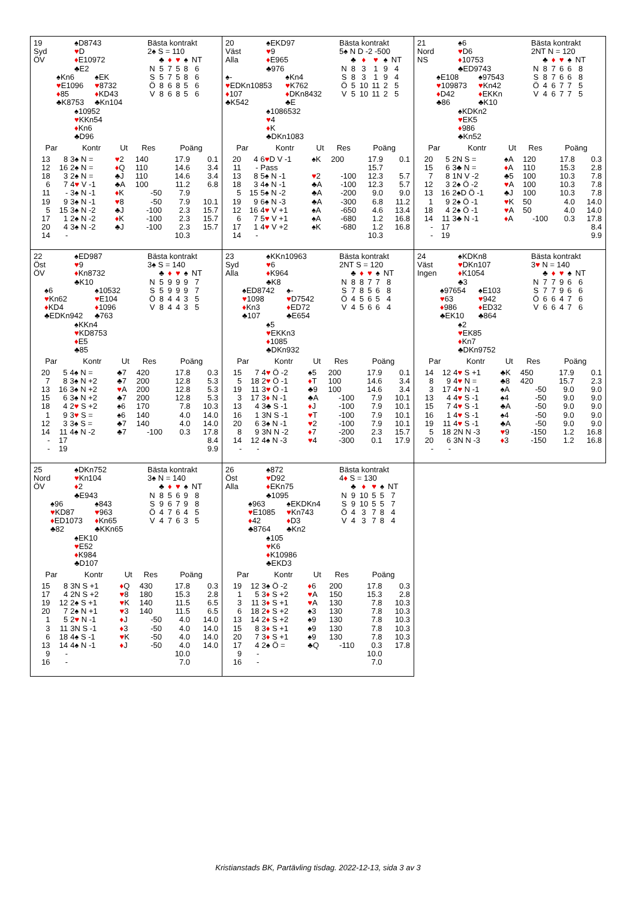19
Syd
ÖV
♠D8743
♥D
♦E10972
♣E2
♠Kn6
♥E1096
♦85
♣K8753
♠EK
♥8732
♦KD43
♣Kn104
♠10952
♥KKn54
♦Kn6
♣D96
Bästa kontrakt
2♠ S = 110
| | ♣ | ♦ | ♥ | ♠ | NT |
| --- | --- | --- | --- | --- | --- |
| N | 5 | 7 | 5 | 8 | 6 |
| S | 5 | 7 | 5 | 8 | 6 |
| Ö | 8 | 6 | 8 | 5 | 6 |
| V | 8 | 6 | 8 | 5 | 6 |
| Par | | Kontr | Ut | Res | Poäng | |
| --- | --- | --- | --- | --- | --- | --- |
| 13 | 8 | 3♠ N = | ♥ 2 | 140 | 17.9 | 0.1 |
| 12 | 16 | 2♠ N = | ♦ Q | 110 | 14.6 | 3.4 |
| 18 | 3 | 2♠ N = | ♣J | 110 | 14.6 | 3.4 |
| 6 | 7 | 4 ♥ V -1 | ♣A | 100 | 11.2 | 6.8 |
| 11 | - | 3♠ N -1 | ♦ K | -50 | 7.9 | |
| 19 | 9 | 3♠ N -1 | ♥ 8 | -50 | 7.9 | 10.1 |
| 5 | 15 | 3♠ N -2 | ♣J | -100 | 2.3 | 15.7 |
| 17 | 1 | 2♠ N -2 | ♦ K | -100 | 2.3 | 15.7 |
| 20 | 4 | 3♠ N -2 | ♣J | -100 | 2.3 | 15.7 |
| 14 | - | | | | 10.3 | |
20
Väst
Alla
♠EKD97
♥9
♦E965
♣976
♠-
♥EDKn10853
♦107
♣K542
♠Kn4
♥K762
♦DKn8432
♣E
♠1086532
♥4
♦K
♣DKn1083
Bästa kontrakt
5♠ N D -2 -500
| | ♣ | ♦ | ♥ | ♠ | NT |
| --- | --- | --- | --- | --- | --- |
| N | 8 | 3 | 1 | 9 | 4 |
| S | 8 | 3 | 1 | 9 | 4 |
| Ö | 5 | 10 | 11 | 2 | 5 |
| V | 5 | 10 | 11 | 2 | 5 |
| Par | | Kontr | Ut | Res | Poäng | |
| --- | --- | --- | --- | --- | --- | --- |
| 20 | 4 | 6 ♥ D V -1 | ♠K | 200 | 17.9 | 0.1 |
| 11 | - | Pass | | | 15.7 | |
| 13 | 8 | 5♠ N -1 | ♥ 2 | -100 | 12.3 | 5.7 |
| 18 | 3 | 4♠ N -1 | ♣A | -100 | 12.3 | 5.7 |
| 5 | 15 | 5♠ N -2 | ♣A | -200 | 9.0 | 9.0 |
| 19 | 9 | 6♠ N -3 | ♣A | -300 | 6.8 | 11.2 |
| 12 | 16 | 4 ♥ V +1 | ♠A | -650 | 4.6 | 13.4 |
| 6 | 7 | 5 ♥ V +1 | ♠A | -680 | 1.2 | 16.8 |
| 17 | 1 | 4 ♥ V +2 | ♠K | -680 | 1.2 | 16.8 |
| 14 | - | | | | 10.3 | |
21
Nord
NS
♠6
♥D6
♦10753
♣ED9743
♠E108
♥109873
♦D42
♣86
♠97543
♥Kn42
♦EKKn
♣K10
♠KDKn2
♥EK5
♦986
♣Kn52
Bästa kontrakt
2NT N = 120
| | ♣ | ♦ | ♥ | ♠ | NT |
| --- | --- | --- | --- | --- | --- |
| N | 8 | 7 | 6 | 6 | 8 |
| S | 8 | 7 | 6 | 6 | 8 |
| Ö | 4 | 6 | 7 | 7 | 5 |
| V | 4 | 6 | 7 | 7 | 5 |
| Par | | Kontr | Ut | Res | Poäng | |
| --- | --- | --- | --- | --- | --- | --- |
| 20 | 5 | 2N S = | ♠A | 120 | 17.8 | 0.3 |
| 15 | 6 | 3♣ N = | ♦ A | 110 | 15.3 | 2.8 |
| 7 | 8 | 1N V -2 | ♣5 | 100 | 10.3 | 7.8 |
| 12 | 3 | 2♠ Ö -2 | ♥ A | 100 | 10.3 | 7.8 |
| 13 | 16 | 2♠D Ö -1 | ♣J | 100 | 10.3 | 7.8 |
| 1 | 9 | 2♠ Ö -1 | ♥ K | 50 | 4.0 | 14.0 |
| 18 | 4 | 2♠ Ö -1 | ♥ A | 50 | 4.0 | 14.0 |
| 14 | 11 | 3♣ N -1 | ♦ A | -100 | 0.3 | 17.8 |
| - | 17 | | | | | 8.4 |
| - | 19 | | | | | 9.9 |
22
Öst
ÖV
♠ED987
♥9
♦Kn8732
♣K10
♠6
♥Kn62
♦KD4
♣EDKn942
♠10532
♥E104
♦1096
♣763
♠KKn4
♥KD8753
♦E5
♣85
Bästa kontrakt
3♠ S = 140
| | ♣ | ♦ | ♥ | ♠ | NT |
| --- | --- | --- | --- | --- | --- |
| N | 5 | 9 | 9 | 9 | 7 |
| S | 5 | 9 | 9 | 9 | 7 |
| Ö | 8 | 4 | 4 | 3 | 5 |
| V | 8 | 4 | 4 | 3 | 5 |
| Par | | Kontr | Ut | Res | Poäng | |
| --- | --- | --- | --- | --- | --- | --- |
| 20 | 5 | 4♠ N = | ♣7 | 420 | 17.8 | 0.3 |
| 7 | 8 | 3♠ N +2 | ♣7 | 200 | 12.8 | 5.3 |
| 13 | 16 | 3♠ N +2 | ♥ A | 200 | 12.8 | 5.3 |
| 15 | 6 | 3♠ N +2 | ♣7 | 200 | 12.8 | 5.3 |
| 18 | 4 | 2 ♥ S +2 | ♠6 | 170 | 7.8 | 10.3 |
| 1 | 9 | 3 ♥ S = | ♠6 | 140 | 4.0 | 14.0 |
| 12 | 3 | 3♠ S = | ♣7 | 140 | 4.0 | 14.0 |
| 14 | 11 | 4♠ N -2 | ♣7 | -100 | 0.3 | 17.8 |
| - | 17 | | | | | 8.4 |
| - | 19 | | | | | 9.9 |
23
Syd
Alla
♠KKn10963
♥6
♦K964
♣K8
♠ED8742
♥1098
♦Kn3
♣107
♠-
♥D7542
♦ED72
♣E654
♠5
♥EKKn3
♦1085
♣DKn932
Bästa kontrakt
2NT S = 120
| | ♣ | ♦ | ♥ | ♠ | NT |
| --- | --- | --- | --- | --- | --- |
| N | 8 | 8 | 7 | 7 | 8 |
| S | 7 | 8 | 5 | 6 | 8 |
| Ö | 4 | 5 | 6 | 5 | 4 |
| V | 4 | 5 | 6 | 6 | 4 |
| Par | | Kontr | Ut | Res | Poäng | |
| --- | --- | --- | --- | --- | --- | --- |
| 15 | 7 | 4 ♥ Ö -2 | ♠5 | 200 | 17.9 | 0.1 |
| 5 | 18 | 2 ♥ Ö -1 | ♦ T | 100 | 14.6 | 3.4 |
| 19 | 11 | 3 ♥ Ö -1 | ♣9 | 100 | 14.6 | 3.4 |
| 3 | 17 | 3 ♦ N -1 | ♣A | -100 | 7.9 | 10.1 |
| 13 | 4 | 3♣ S -1 | ♦ J | -100 | 7.9 | 10.1 |
| 16 | 1 | 3N S -1 | ♥ T | -100 | 7.9 | 10.1 |
| 20 | 6 | 3♠ N -1 | ♥ 2 | -100 | 7.9 | 10.1 |
| 8 | 9 | 3N N -2 | ♦ 7 | -200 | 2.3 | 15.7 |
| 14 | 12 | 4♠ N -3 | ♥ 4 | -300 | 0.1 | 17.9 |
| - | - | | | | | |
24
Väst
Ingen
♠KDKn8
♥DKn107
♦K1054
♣3
♠97654
♥63
♦986
♣EK10
♠E103
♥942
♦ED32
♣864
♠2
♥EK85
♦Kn7
♣DKn9752
Bästa kontrakt
3♥ N = 140
| | ♣ | ♦ | ♥ | ♠ | NT |
| --- | --- | --- | --- | --- | --- |
| N | 7 | 7 | 9 | 6 | 6 |
| S | 7 | 7 | 9 | 6 | 6 |
| Ö | 6 | 6 | 4 | 7 | 6 |
| V | 6 | 6 | 4 | 7 | 6 |
| Par | | Kontr | Ut | Res | Poäng | |
| --- | --- | --- | --- | --- | --- | --- |
| 14 | 12 | 4 ♥ S +1 | ♣K | 450 | 17.9 | 0.1 |
| 8 | 9 | 4 ♥ N = | ♣8 | 420 | 15.7 | 2.3 |
| 3 | 17 | 4 ♥ N -1 | ♠A | -50 | 9.0 | 9.0 |
| 13 | 4 | 4 ♥ S -1 | ♠4 | -50 | 9.0 | 9.0 |
| 15 | 7 | 4 ♥ S -1 | ♣A | -50 | 9.0 | 9.0 |
| 16 | 1 | 4 ♥ S -1 | ♠4 | -50 | 9.0 | 9.0 |
| 19 | 11 | 4 ♥ S -1 | ♣A | -50 | 9.0 | 9.0 |
| 5 | 18 | 2N N -3 | ♥ 9 | -150 | 1.2 | 16.8 |
| 20 | 6 | 3N N -3 | ♦ 3 | -150 | 1.2 | 16.8 |
| - | - | | | | | |
25
Nord
ÖV
♠DKn752
♥Kn104
♦2
♣E943
♠96
♥KD87
♦ED1073
♣82
♠843
♥963
♦Kn65
♣KKn65
♠EK10
♥E52
♦K984
♣D107
Bästa kontrakt
3♠ N = 140
| | ♣ | ♦ | ♥ | ♠ | NT |
| --- | --- | --- | --- | --- | --- |
| N | 8 | 5 | 6 | 9 | 8 |
| S | 9 | 6 | 7 | 9 | 8 |
| Ö | 4 | 7 | 6 | 4 | 5 |
| V | 4 | 7 | 6 | 3 | 5 |
| Par | | Kontr | Ut | Res | Poäng | |
| --- | --- | --- | --- | --- | --- | --- |
| 15 | 8 | 3N S +1 | ♦ Q | 430 | 17.8 | 0.3 |
| 17 | 4 | 2N S +2 | ♥ 8 | 180 | 15.3 | 2.8 |
| 19 | 12 | 2♠ S +1 | ♥ K | 140 | 11.5 | 6.5 |
| 20 | 7 | 2♠ N +1 | ♥ 3 | 140 | 11.5 | 6.5 |
| 1 | 5 | 2 ♥ N -1 | ♦ J | -50 | 4.0 | 14.0 |
| 3 | 11 | 3N S -1 | ♦ 3 | -50 | 4.0 | 14.0 |
| 6 | 18 | 4♠ S -1 | ♥ K | -50 | 4.0 | 14.0 |
| 13 | 14 | 4♠ N -1 | ♦ J | -50 | 4.0 | 14.0 |
| 9 | - | | | | 10.0 | |
| 16 | - | | | | 7.0 | |
26
Öst
Alla
♠872
♥D92
♦EKn75
♣1095
♠963
♥E1085
♦42
♣8764
♠EKDKn4
♥Kn743
♦D3
♣Kn2
♠105
♥K6
♦K10986
♣EKD3
Bästa kontrakt
4♦ S = 130
| | ♣ | ♦ | ♥ | ♠ | NT |
| --- | --- | --- | --- | --- | --- |
| N | 9 | 10 | 5 | 5 | 7 |
| S | 9 | 10 | 5 | 5 | 7 |
| Ö | 4 | 3 | 7 | 8 | 4 |
| V | 4 | 3 | 7 | 8 | 4 |
| Par | | Kontr | Ut | Res | Poäng | |
| --- | --- | --- | --- | --- | --- | --- |
| 19 | 12 | 3♠ Ö -2 | ♦ 6 | 200 | 17.8 | 0.3 |
| 1 | 5 | 3 ♦ S +2 | ♥ A | 150 | 15.3 | 2.8 |
| 3 | 11 | 3 ♦ S +1 | ♥ A | 130 | 7.8 | 10.3 |
| 6 | 18 | 2 ♦ S +2 | ♠3 | 130 | 7.8 | 10.3 |
| 13 | 14 | 2 ♦ S +2 | ♠9 | 130 | 7.8 | 10.3 |
| 15 | 8 | 3 ♦ S +1 | ♠9 | 130 | 7.8 | 10.3 |
| 20 | 7 | 3 ♦ S +1 | ♠9 | 130 | 7.8 | 10.3 |
| 17 | 4 | 2♠ Ö = | ♣Q | -110 | 0.3 | 17.8 |
| 9 | - | | | | 10.0 | |
| 16 | - | | | | 7.0 | |
Kristianstads BK, Partävling tisdag. 2022-12-13, sida 3 av 3